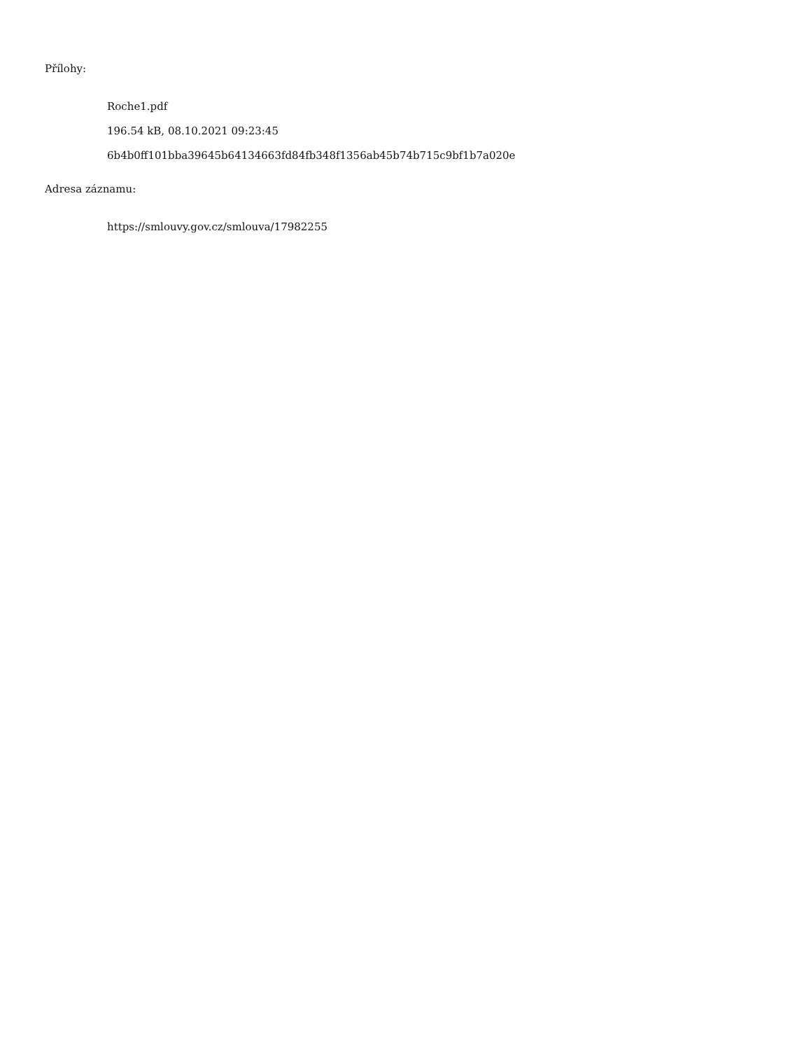Přílohy:
Roche1.pdf
196.54 kB, 08.10.2021 09:23:45
6b4b0ff101bba39645b64134663fd84fb348f1356ab45b74b715c9bf1b7a020e
Adresa záznamu:
https://smlouvy.gov.cz/smlouva/17982255